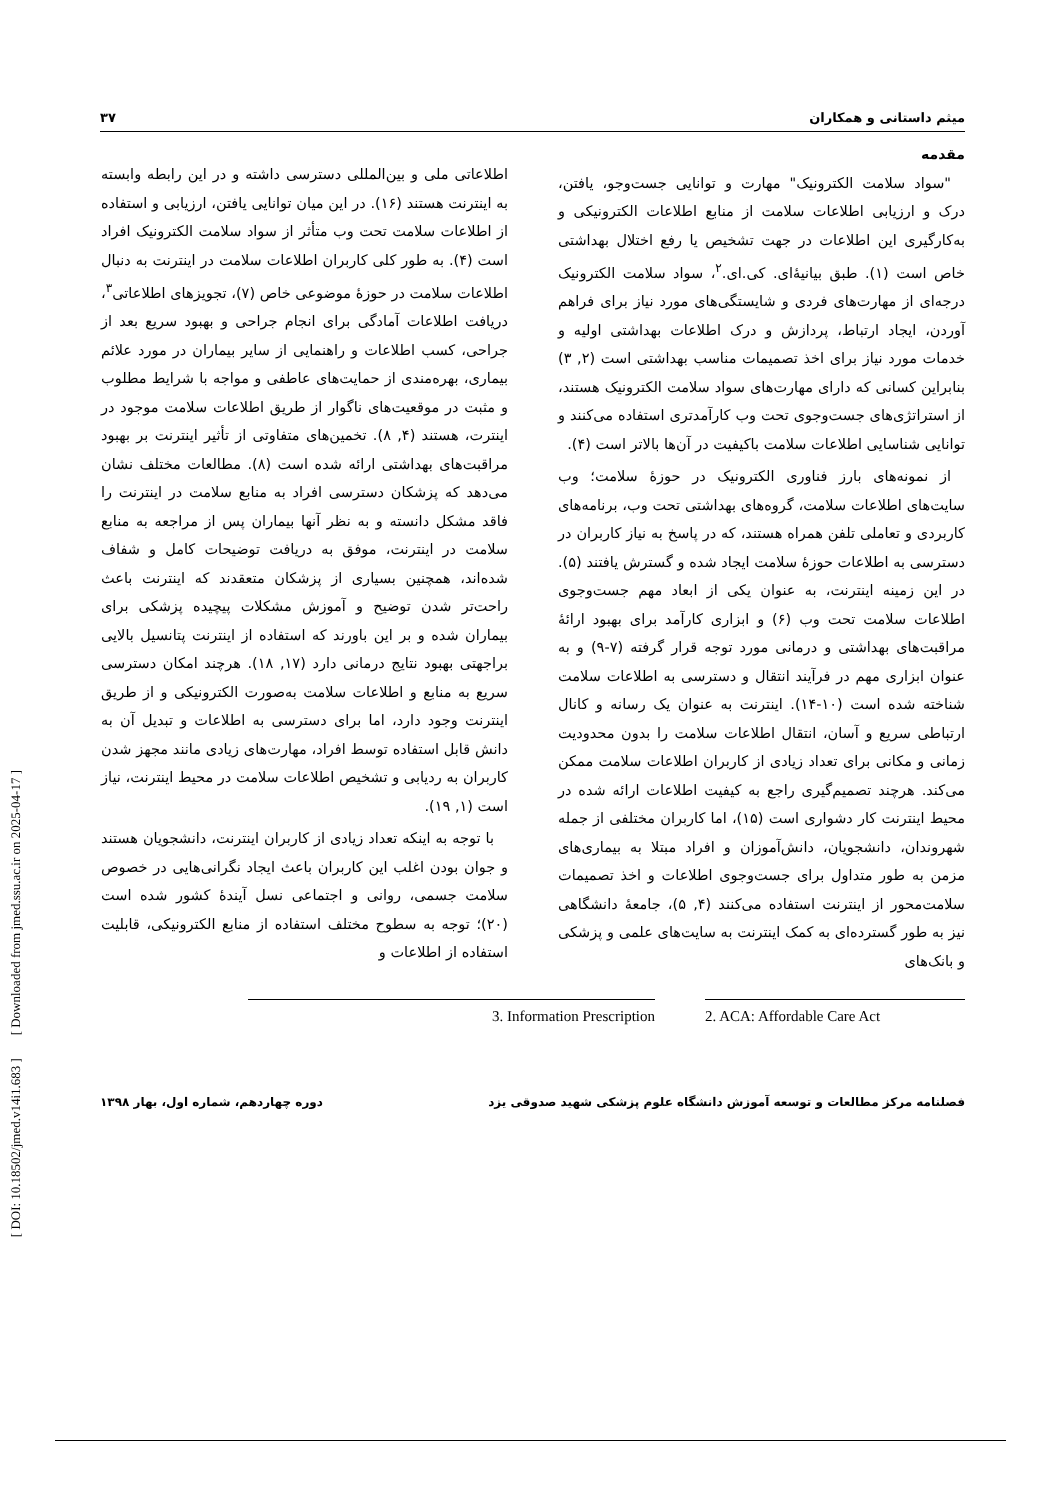[ DOI: 10.18502/jmed.v14i1.683 ] [ Downloaded from jmed.ssu.ac.ir on 2025-04-17 ]
میثم داستانی و همکاران ۳۷
مقدمه
"سواد سلامت الکترونیک" مهارت و توانایی جست‌وجو، یافتن، درک و ارزیابی اطلاعات سلامت از منابع اطلاعات الکترونیکی و به‌کارگیری این اطلاعات در جهت تشخیص یا رفع اختلال بهداشتی خاص است (۱). طبق بیانیۀای. کی.ای.<sup>۲</sup>، سواد سلامت الکترونیک درجه‌ای از مهارت‌های فردی و شایستگی‌های مورد نیاز برای فراهم آوردن، ایجاد ارتباط، پردازش و درک اطلاعات بهداشتی اولیه و خدمات مورد نیاز برای اخذ تصمیمات مناسب بهداشتی است (۲, ۳) بنابراین کسانی که دارای مهارت‌های سواد سلامت الکترونیک هستند، از استراتژی‌های جست‌وجوی تحت وب کارآمدتری استفاده می‌کنند و توانایی شناسایی اطلاعات سلامت باکیفیت در آن‌ها بالاتر است (۴).
از نمونه‌های بارز فناوری الکترونیک در حوزۀ سلامت؛ وب سایت‌های اطلاعات سلامت، گروه‌های بهداشتی تحت وب، برنامه‌های کاربردی و تعاملی تلفن همراه هستند، که در پاسخ به نیاز کاربران در دسترسی به اطلاعات حوزۀ سلامت ایجاد شده و گسترش یافتند (۵). در این زمینه اینترنت، به عنوان یکی از ابعاد مهم جست‌وجوی اطلاعات سلامت تحت وب (۶) و ابزاری کارآمد برای بهبود ارائۀ مراقبت‌های بهداشتی و درمانی مورد توجه قرار گرفته (۷-۹) و به عنوان ابزاری مهم در فرآیند انتقال و دسترسی به اطلاعات سلامت شناخته شده است (۱۰-۱۴). اینترنت به عنوان یک رسانه و کانال ارتباطی سریع و آسان، انتقال اطلاعات سلامت را بدون محدودیت زمانی و مکانی برای تعداد زیادی از کاربران اطلاعات سلامت ممکن می‌کند. هرچند تصمیم‌گیری راجع به کیفیت اطلاعات ارائه شده در محیط اینترنت کار دشواری است (۱۵)، اما کاربران مختلفی از جمله شهروندان، دانشجویان، دانش‌آموزان و افراد مبتلا به بیماری‌های مزمن به طور متداول برای جست‌وجوی اطلاعات و اخذ تصمیمات سلامت‌محور از اینترنت استفاده می‌کنند (۴, ۵)، جامعۀ دانشگاهی نیز به طور گسترده‌ای به کمک اینترنت به سایت‌های علمی و پزشکی و بانک‌های
اطلاعاتی ملی و بین‌المللی دسترسی داشته و در این رابطه وابسته به اینترنت هستند (۱۶). در این میان توانایی یافتن، ارزیابی و استفاده از اطلاعات سلامت تحت وب متأثر از سواد سلامت الکترونیک افراد است (۴). به طور کلی کاربران اطلاعات سلامت در اینترنت به دنبال اطلاعات سلامت در حوزۀ موضوعی خاص (۷)، تجویزهای اطلاعاتی<sup>۳</sup>، دریافت اطلاعات آمادگی برای انجام جراحی و بهبود سریع بعد از جراحی، کسب اطلاعات و راهنمایی از سایر بیماران در مورد علائم بیماری، بهره‌مندی از حمایت‌های عاطفی و مواجه با شرایط مطلوب و مثبت در موقعیت‌های ناگوار از طریق اطلاعات سلامت موجود در اینترت، هستند (۴, ۸). تخمین‌های متفاوتی از تأثیر اینترنت بر بهبود مراقبت‌های بهداشتی ارائه شده است (۸). مطالعات مختلف نشان می‌دهد که پزشکان دسترسی افراد به منابع سلامت در اینترنت را فاقد مشکل دانسته و به نظر آنها بیماران پس از مراجعه به منابع سلامت در اینترنت، موفق به دریافت توضیحات کامل و شفاف شده‌اند، همچنین بسیاری از پزشکان متعقدند که اینترنت باعث راحت‌تر شدن توضیح و آموزش مشکلات پیچیده پزشکی برای بیماران شده و بر این باورند که استفاده از اینترنت پتانسیل بالایی براجهتی بهبود نتایج درمانی دارد (۱۷, ۱۸). هرچند امکان دسترسی سریع به منابع و اطلاعات سلامت به‌صورت الکترونیکی و از طریق اینترنت وجود دارد، اما برای دسترسی به اطلاعات و تبدیل آن به دانش قابل استفاده توسط افراد، مهارت‌های زیادی مانند مجهز شدن کاربران به ردیابی و تشخیص اطلاعات سلامت در محیط اینترنت، نیاز است (۱, ۱۹).
با توجه به اینکه تعداد زیادی از کاربران اینترنت، دانشجویان هستند و جوان بودن اغلب این کاربران باعث ایجاد نگرانی‌هایی در خصوص سلامت جسمی، روانی و اجتماعی نسل آیندۀ کشور شده است (۲۰)؛ توجه به سطوح مختلف استفاده از منابع الکترونیکی، قابلیت استفاده از اطلاعات و
2. ACA: Affordable Care Act 3. Information Prescription
فصلنامه مرکز مطالعات و توسعه آموزش دانشگاه علوم پزشکی شهید صدوقی یزد دوره چهاردهم، شماره اول، بهار ۱۳۹۸